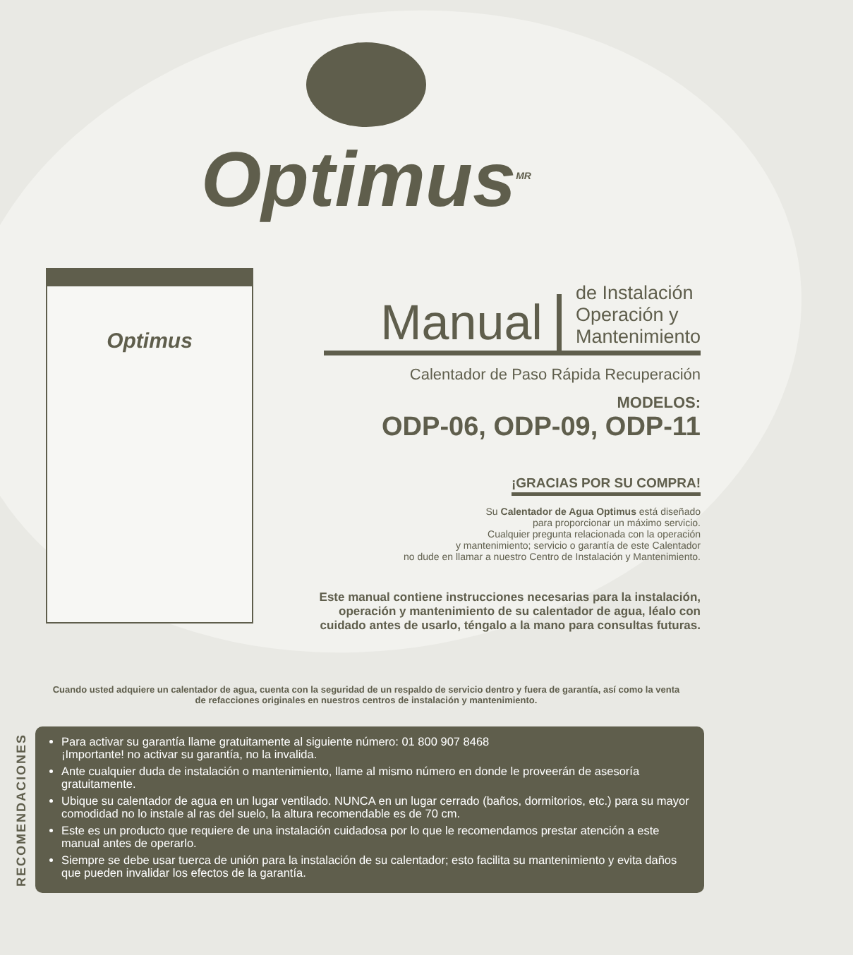Optimus<sup>MR</sup>
Optimus
Manual
de Instalación
Operación y
Mantenimiento
Calentador de Paso Rápida Recuperación
MODELOS:
ODP-06, ODP-09, ODP-11
¡GRACIAS POR SU COMPRA!
Su Calentador de Agua Optimus está diseñado
para proporcionar un máximo servicio.
Cualquier pregunta relacionada con la operación
y mantenimiento; servicio o garantía de este Calentador
no dude en llamar a nuestro Centro de Instalación y Mantenimiento.
Este manual contiene instrucciones necesarias para la instalación,
operación y mantenimiento de su calentador de agua, léalo con
cuidado antes de usarlo, téngalo a la mano para consultas futuras.
Cuando usted adquiere un calentador de agua, cuenta con la seguridad de un respaldo de servicio dentro y fuera de garantía, así como la venta de refacciones originales en nuestros centros de instalación y mantenimiento.
RECOMENDACIONES
Para activar su garantía llame gratuitamente al siguiente número: 01 800 907 8468
¡Importante! no activar su garantía, no la invalida.
Ante cualquier duda de instalación o mantenimiento, llame al mismo número en donde le proveerán de asesoría gratuitamente.
Ubique su calentador de agua en un lugar ventilado. NUNCA en un lugar cerrado (baños, dormitorios, etc.) para su mayor comodidad no lo instale al ras del suelo, la altura recomendable es de 70 cm.
Este es un producto que requiere de una instalación cuidadosa por lo que le recomendamos prestar atención a este manual antes de operarlo.
Siempre se debe usar tuerca de unión para la instalación de su calentador; esto facilita su mantenimiento y evita daños que pueden invalidar los efectos de la garantía.